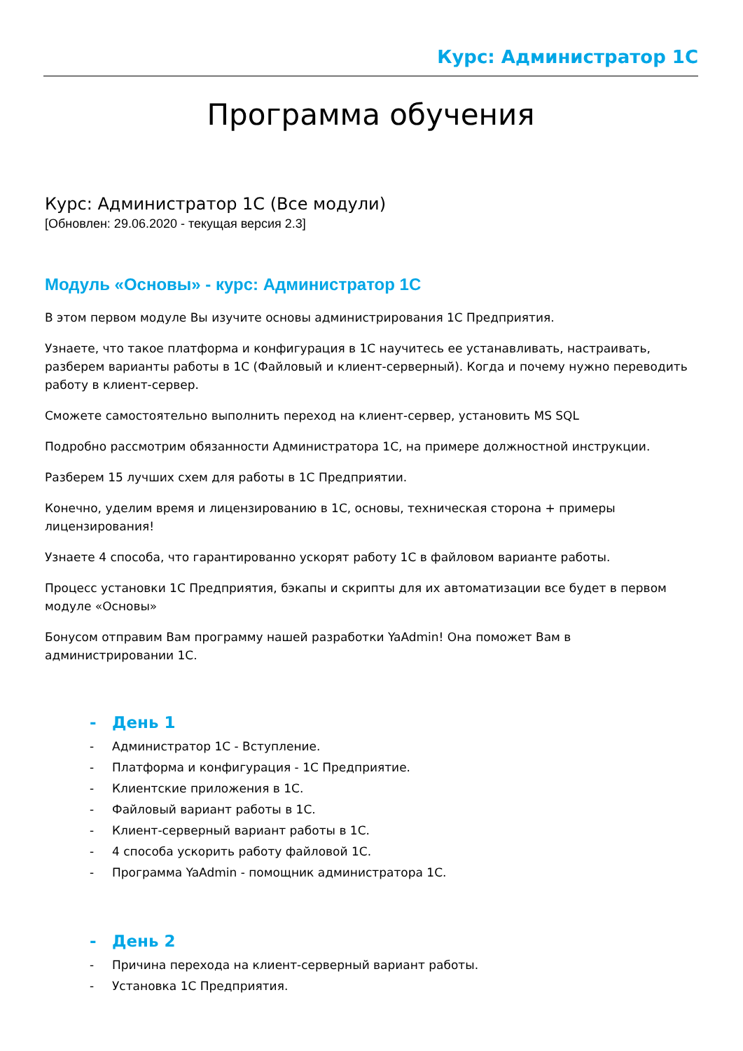Курс: Администратор 1С
Программа обучения
Курс: Администратор 1С (Все модули)
[Обновлен: 29.06.2020 - текущая версия 2.3]
Модуль «Основы» - курс: Администратор 1С
В этом первом модуле Вы изучите основы администрирования 1С Предприятия.
Узнаете, что такое платформа и конфигурация в 1С научитесь ее устанавливать, настраивать, разберем варианты работы в 1С (Файловый и клиент-серверный). Когда и почему нужно переводить работу в клиент-сервер.
Сможете самостоятельно выполнить переход на клиент-сервер, установить MS SQL
Подробно рассмотрим обязанности Администратора 1С, на примере должностной инструкции.
Разберем 15 лучших схем для работы в 1С Предприятии.
Конечно, уделим время и лицензированию в 1С, основы, техническая сторона + примеры лицензирования!
Узнаете 4 способа, что гарантированно ускорят работу 1С в файловом варианте работы.
Процесс установки 1С Предприятия, бэкапы и скрипты для их автоматизации все будет в первом модуле «Основы»
Бонусом отправим Вам программу нашей разработки YaAdmin! Она поможет Вам в администрировании 1С.
- День 1
- Администратор 1С - Вступление.
- Платформа и конфигурация - 1С Предприятие.
- Клиентские приложения в 1С.
- Файловый вариант работы в 1С.
- Клиент-серверный вариант работы в 1С.
- 4 способа ускорить работу файловой 1С.
- Программа YaAdmin - помощник администратора 1С.
- День 2
- Причина перехода на клиент-серверный вариант работы.
- Установка 1С Предприятия.